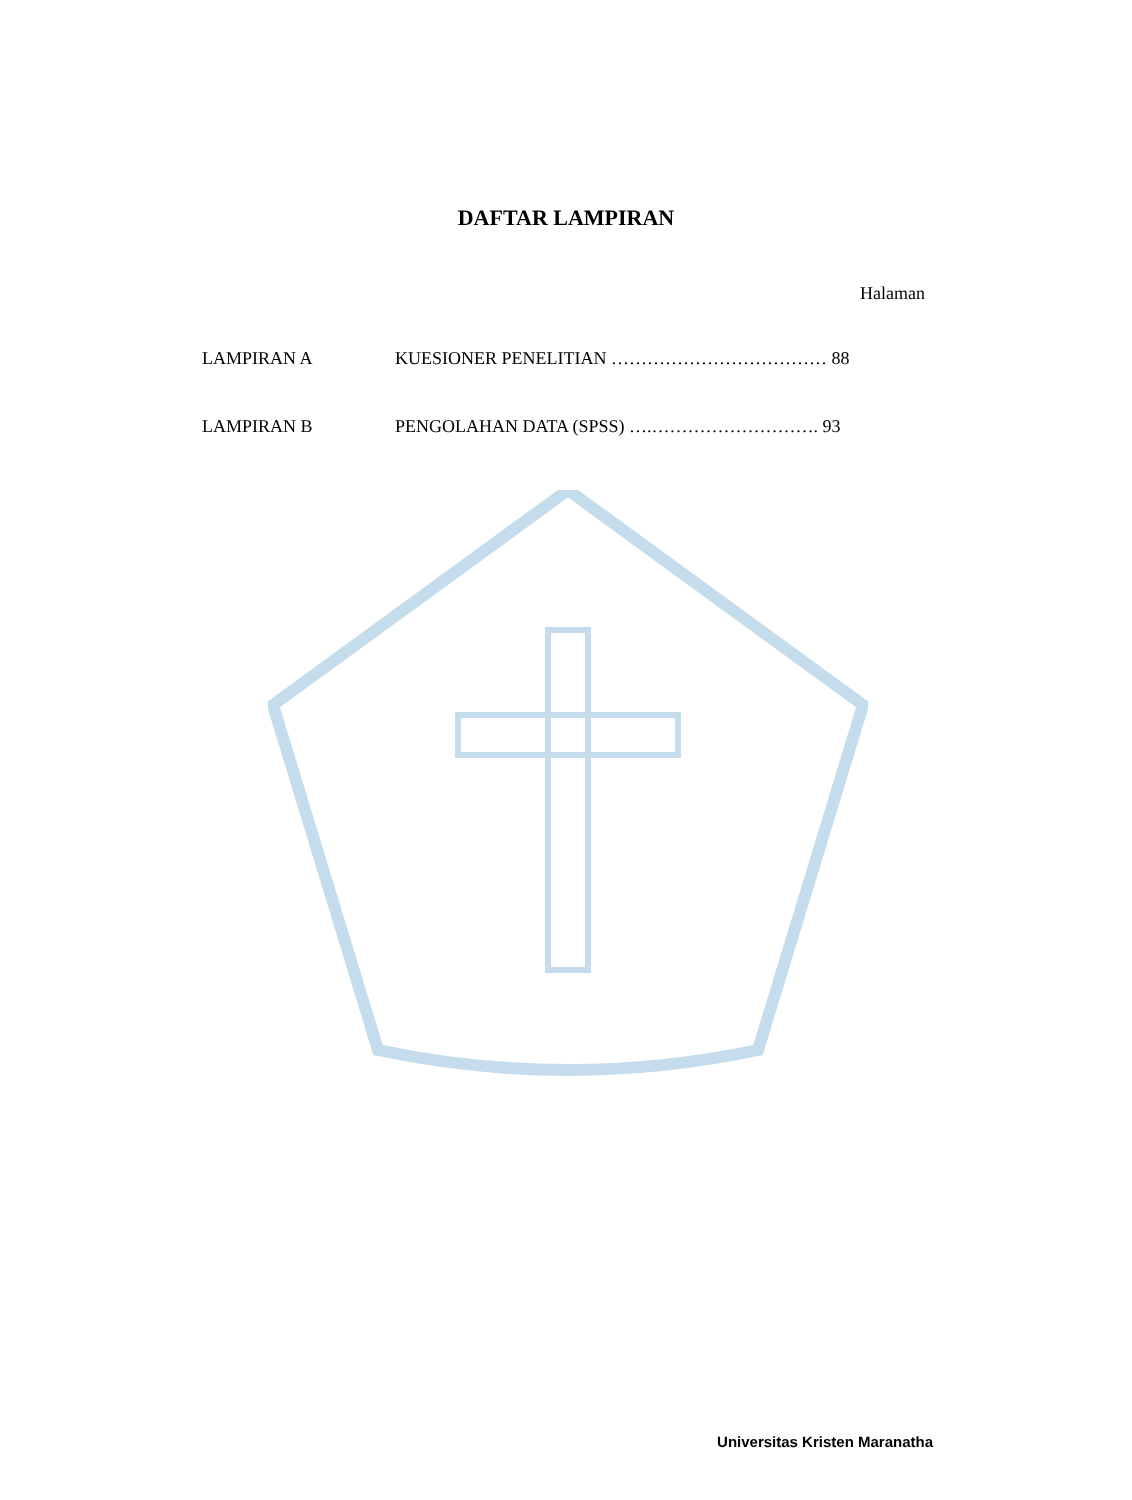DAFTAR LAMPIRAN
Halaman
LAMPIRAN A KUESIONER PENELITIAN ……………………………… 88
LAMPIRAN B PENGOLAHAN DATA (SPSS) ….………………………. 93
Universitas Kristen Maranatha